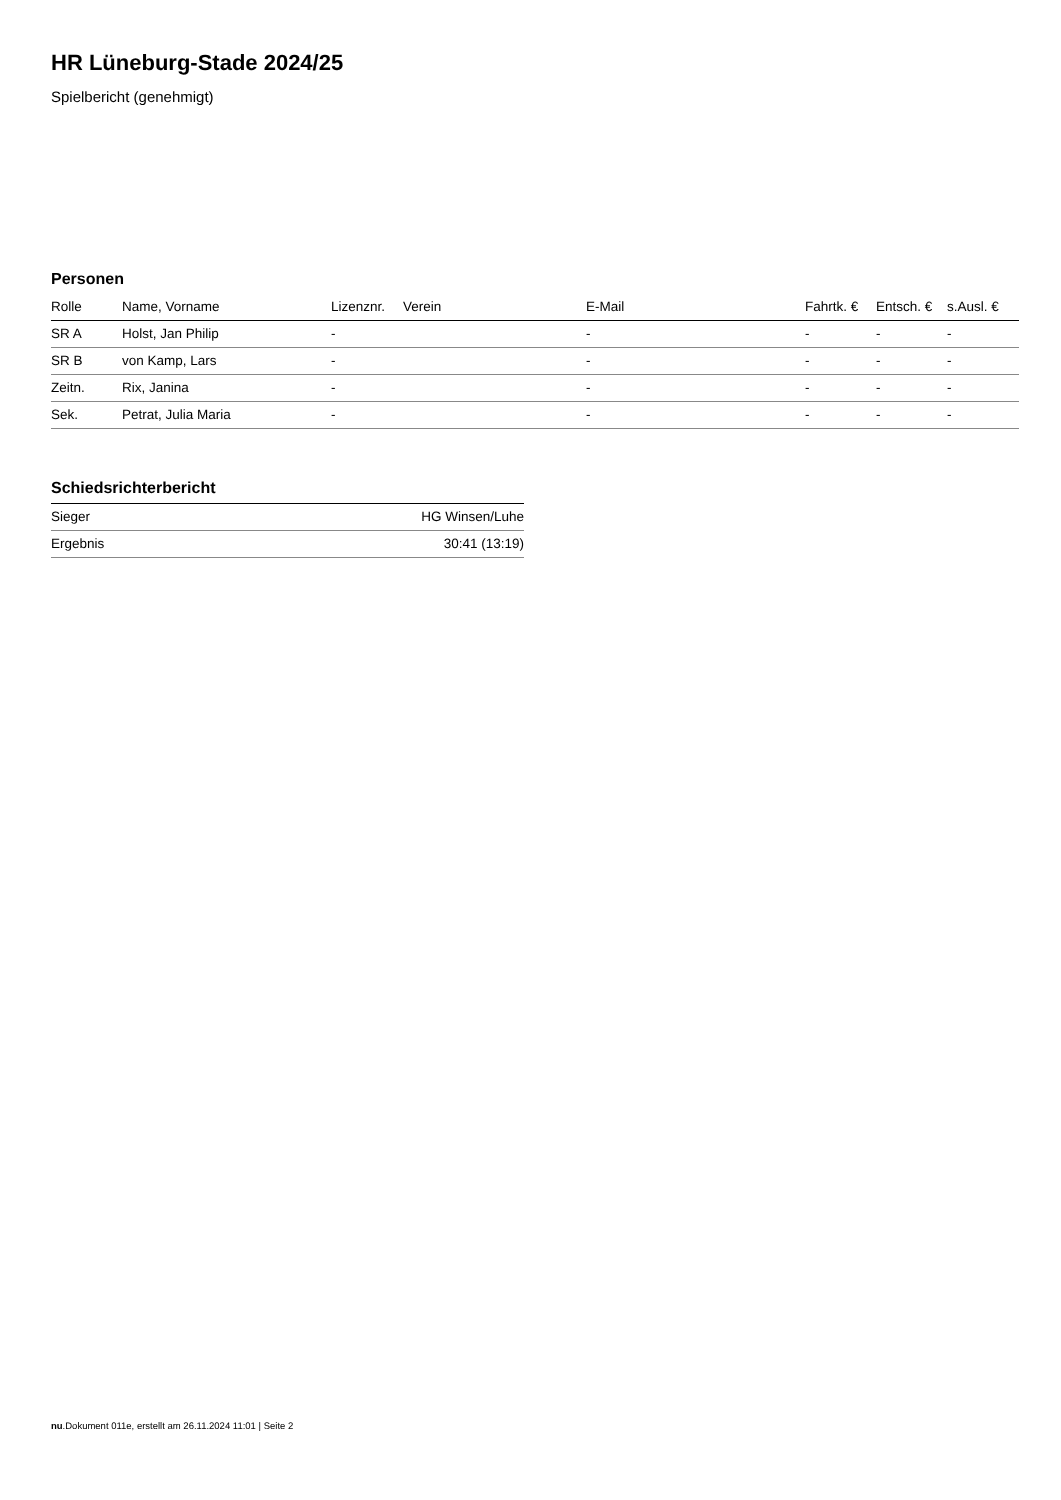HR Lüneburg-Stade 2024/25
Spielbericht (genehmigt)
Personen
| Rolle | Name, Vorname | Lizenznr. | Verein | E-Mail | Fahrtk. € | Entsch. € | s.Ausl. € |
| --- | --- | --- | --- | --- | --- | --- | --- |
| SR A | Holst, Jan Philip | - | | - | - | - | - |
| SR B | von Kamp, Lars | - | | - | - | - | - |
| Zeitn. | Rix, Janina | - | | - | - | - | - |
| Sek. | Petrat, Julia Maria | - | | - | - | - | - |
Schiedsrichterbericht
| Sieger | HG Winsen/Luhe |
| Ergebnis | 30:41 (13:19) |
nu.Dokument 011e, erstellt am 26.11.2024 11:01 | Seite 2